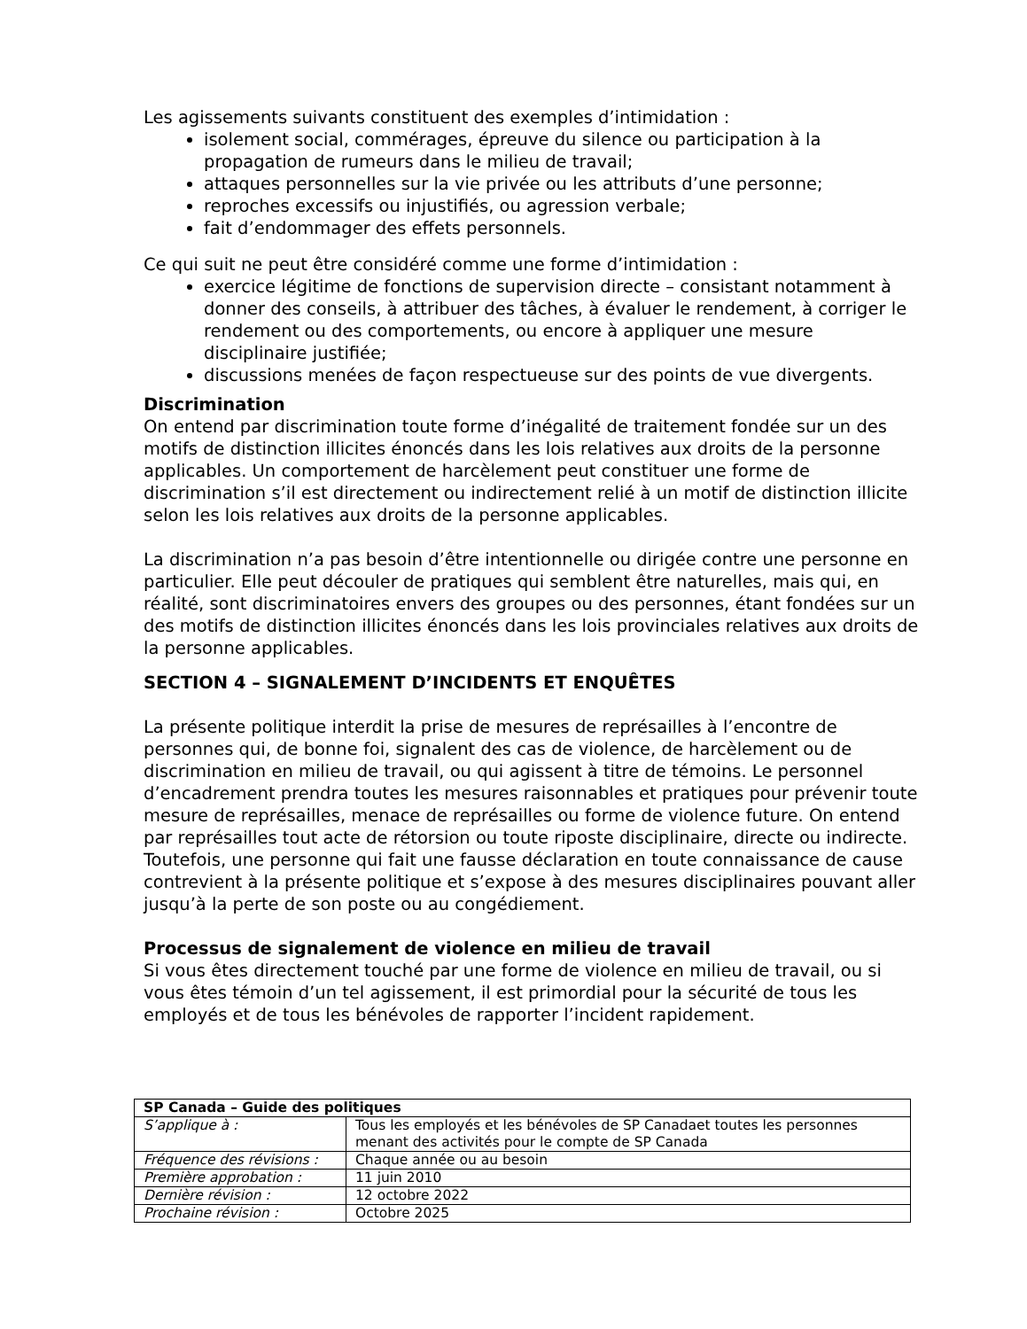Les agissements suivants constituent des exemples d’intimidation :
isolement social, commérages, épreuve du silence ou participation à la propagation de rumeurs dans le milieu de travail;
attaques personnelles sur la vie privée ou les attributs d’une personne;
reproches excessifs ou injustifiés, ou agression verbale;
fait d’endommager des effets personnels.
Ce qui suit ne peut être considéré comme une forme d’intimidation :
exercice légitime de fonctions de supervision directe – consistant notamment à donner des conseils, à attribuer des tâches, à évaluer le rendement, à corriger le rendement ou des comportements, ou encore à appliquer une mesure disciplinaire justifiée;
discussions menées de façon respectueuse sur des points de vue divergents.
Discrimination
On entend par discrimination toute forme d’inégalité de traitement fondée sur un des motifs de distinction illicites énoncés dans les lois relatives aux droits de la personne applicables. Un comportement de harcèlement peut constituer une forme de discrimination s’il est directement ou indirectement relié à un motif de distinction illicite selon les lois relatives aux droits de la personne applicables.
La discrimination n’a pas besoin d’être intentionnelle ou dirigée contre une personne en particulier. Elle peut découler de pratiques qui semblent être naturelles, mais qui, en réalité, sont discriminatoires envers des groupes ou des personnes, étant fondées sur un des motifs de distinction illicites énoncés dans les lois provinciales relatives aux droits de la personne applicables.
SECTION 4 – SIGNALEMENT D’INCIDENTS ET ENQUÊTES
La présente politique interdit la prise de mesures de représailles à l’encontre de personnes qui, de bonne foi, signalent des cas de violence, de harcèlement ou de discrimination en milieu de travail, ou qui agissent à titre de témoins. Le personnel d’encadrement prendra toutes les mesures raisonnables et pratiques pour prévenir toute mesure de représailles, menace de représailles ou forme de violence future. On entend par représailles tout acte de rétorsion ou toute riposte disciplinaire, directe ou indirecte. Toutefois, une personne qui fait une fausse déclaration en toute connaissance de cause contrevient à la présente politique et s’expose à des mesures disciplinaires pouvant aller jusqu’à la perte de son poste ou au congédiement.
Processus de signalement de violence en milieu de travail
Si vous êtes directement touché par une forme de violence en milieu de travail, ou si vous êtes témoin d’un tel agissement, il est primordial pour la sécurité de tous les employés et de tous les bénévoles de rapporter l’incident rapidement.
| SP Canada – Guide des politiques | |
| S’applique à : | Tous les employés et les bénévoles de SP Canadaet toutes les personnes menant des activités pour le compte de SP Canada |
| Fréquence des révisions : | Chaque année ou au besoin |
| Première approbation : | 11 juin 2010 |
| Dernière révision : | 12 octobre 2022 |
| Prochaine révision : | Octobre 2025 |